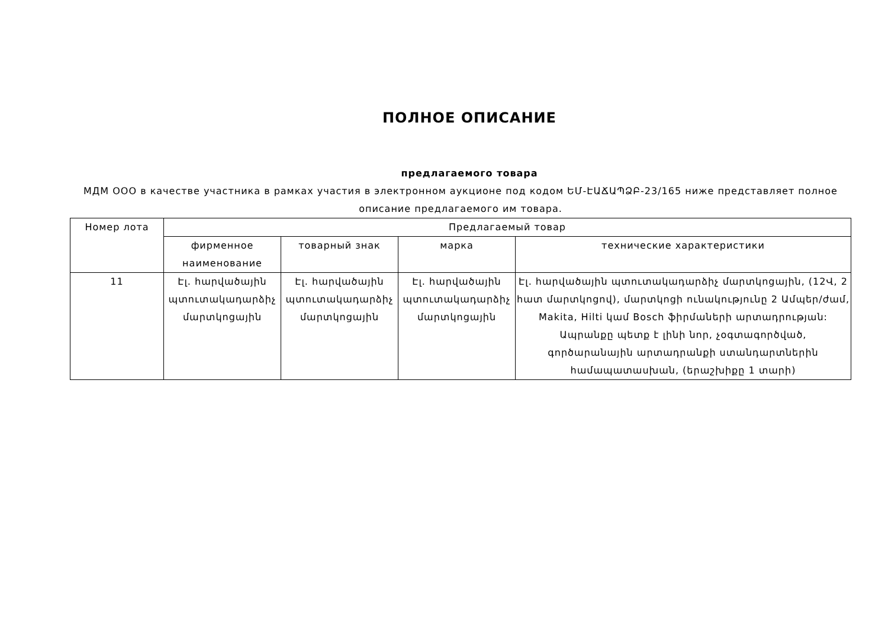ПОЛНОЕ ОПИСАНИЕ
предлагаемого товара
МДМ ООО в качестве участника в рамках участия в электронном аукционе под кодом ԵՄ-ԷԱՃԱՊՁԲ-23/165 ниже представляет полное описание предлагаемого им товара.
| Номер лота | Предлагаемый товар | | | |
| --- | --- | --- | --- | --- |
| | фирменное наименование | товарный знак | марка | технические характеристики |
| 11 | Էլ. հարվածային պտուտակադարձիչ մարտկոցային | Էլ. հարվածային պտուտակադարձիչ մարտկոցային | Էլ. հարվածային պտուտակադարձիչ մարտկոցային | Էլ. հարվածային պտուտակադարձիչ մարտկոցային, (12Վ, 2 հատ մարտկոցով), մարտկոցի ունակությունը 2 Ամպեր/ժամ, Makita, Hilti կամ Bosch ֆիրմաների արտադրության: Ապրանքը պետք է լինի նոր, չօգտագործված, գործարանային արտադրանքի ստանդարտներին համապատասխան, (երաշխիքը 1 տարի) |